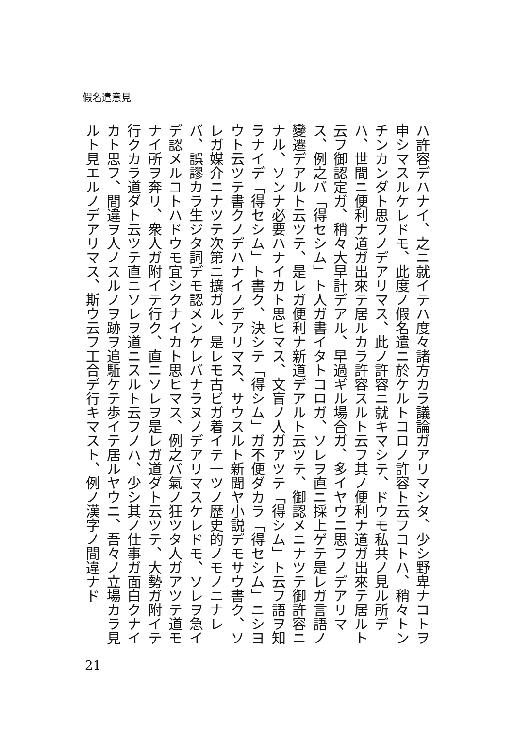假名遣意見
ハ許容デハナイ、之ニ就イテハ度々諸方カラ議論ガアリマシタ、少シ野卑ナコトヲ申シマスルケレドモ、此度ノ假名遣ニ於ケルトコロノ許容ト云フコトハ、稍々トンチンカンダト思フノデアリマス、此ノ許容ニ就キマシテ、ドウモ私共ノ見ル所デハ、世間ニ便利ナ道ガ出來テ居ルカラ許容スルト云フ其ノ便利ナ道ガ出來テ居ルト云フ御認定ガ、稍々大早計デアル、早過ギル場合ガ、多イヤウニ思フノデアリマス、例之バ「得セシム」ト人ガ書イタトコロガ、ソレヲ直ニ採上ゲテ是レガ言語ノ變遷デアルト云ツテ、是レガ便利ナ新道デアルト云ツテ、御認メニナツテ御許容ニナル、ソンナ必要ハナイカト思ヒマス、文盲ノ人ガアツテ「得シム」ト云フ語ヲ知ラナイデ「得セシム」ト書ク、決シテ「得シム」ガ不便ダカラ「得セシム」ニシヨウト云ツテ書クノデハナイノデアリマス、サウスルト新聞ヤ小説デモサウ書ク、ソレガ媒介ニナツテ次第ニ擴ガル、是レモ古ビガ着イテ一ツノ歴史的ノモノニナレバ、誤謬カラ生ジタ詞デモ認メンケレバナラヌノデアリマスケレドモ、ソレヲ急イデ認メルコトハドウモ宜シクナイカト思ヒマス、例之バ氣ノ狂ツタ人ガアツテ道モナイ所ヲ奔リ、衆人ガ附イテ行ク、直ニソレヲ是レガ道ダト云ツテ、大勢ガ附イテ行クカラ道ダト云ツテ直ニソレヲ道ニスルト云フノハ、少シ其ノ仕事ガ面白クナイカト思フ、間違ヲ人ノスルノヲ跡ヲ追駈ケテ歩イテ居ルヤウニ、吾々ノ立場カラ見ルト見エルノデアリマス、斯ウ云フ工合デ行キマスト、例ノ漢字ノ間違ナド
21